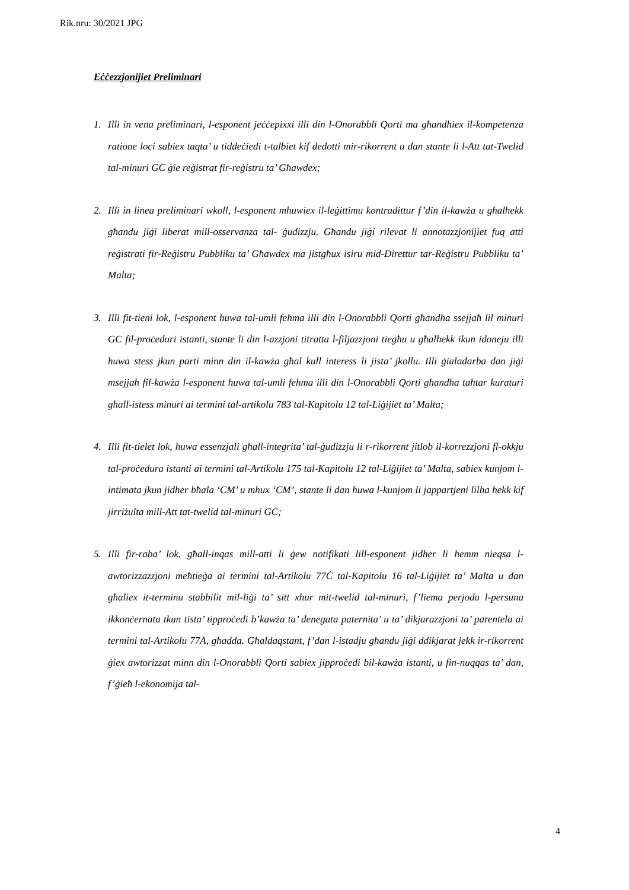Rik.nru: 30/2021 JPG
Eċċezzjonijiet Preliminari
1. Illi in vena preliminari, l-esponent jeċċepixxi illi din l-Onorabbli Qorti ma għandhiex il-kompetenza ratione loci sabiex taqta’ u tiddeċiedi t-talbiet kif dedotti mir-rikorrent u dan stante li l-Att tat-Twelid tal-minuri GC ġie reġistrat fir-reġistru ta’ Għawdex;
2. Illi in linea preliminari wkoll, l-esponent mhuwiex il-leġittimu kontradittur f’din il-kawża u għalhekk għandu jiġi liberat mill-osservanza tal- ġudizzju. Għandu jiġi rilevat li annotazzjonijiet fuq atti reġistrati fir-Reġistru Pubbliku ta’ Għawdex ma jistgħux isiru mid-Direttur tar-Reġistru Pubbliku ta’ Malta;
3. Illi fit-tieni lok, l-esponent huwa tal-umli fehma illi din l-Onorabbli Qorti għandha ssejjaħ lil minuri GC fil-proċeduri istanti, stante li din l-azzjoni titratta l-filjazzjoni tiegħu u għalhekk ikun idoneju illi huwa stess jkun parti minn din il-kawża għal kull interess li jista’ jkollu. Illi ġialadarba dan jiġi msejjaħ fil-kawża l-esponent huwa tal-umli fehma illi din l-Onorabbli Qorti għandha taħtar kuraturi għall-istess minuri ai termini tal-artikolu 783 tal-Kapitolu 12 tal-Liġijiet ta’ Malta;
4. Illi fit-tielet lok, huwa essenzjali għall-integrita’ tal-ġudizzju li r-rikorrent jitlob il-korrezzjoni fl-okkju tal-proċedura istanti ai termini tal-Artikolu 175 tal-Kapitolu 12 tal-Liġijiet ta’ Malta, sabiex kunjom l-intimata jkun jidher bħala ‘CM’ u mhux ‘CM’, stante li dan huwa l-kunjom li jappartjeni lilha hekk kif jirriżulta mill-Att tat-twelid tal-minuri GC;
5. Illi fir-raba’ lok, għall-inqas mill-atti li ġew notifikati lill-esponent jidher li hemm nieqsa l-awtorizzazzjoni meħtieġa ai termini tal-Artikolu 77Ċ tal-Kapitolu 16 tal-Liġijiet ta’ Malta u dan għaliex it-terminu stabbilit mil-liġi ta’ sitt xhur mit-twelid tal-minuri, f’liema perjodu l-persuna ikkonċernata tkun tista’ tipproċedi b’kawża ta’ denegata paternita’ u ta’ dikjarazzjoni ta’ parentela ai termini tal-Artikolu 77A, għadda. Għaldaqstant, f’dan l-istadju għandu jiġi ddikjarat jekk ir-rikorrent ġiex awtorizzat minn din l-Onorabbli Qorti sabiex jipproċedi bil-kawża istanti, u fin-nuqqas ta’ dan, f’ġieħ l-ekonomija tal-
4